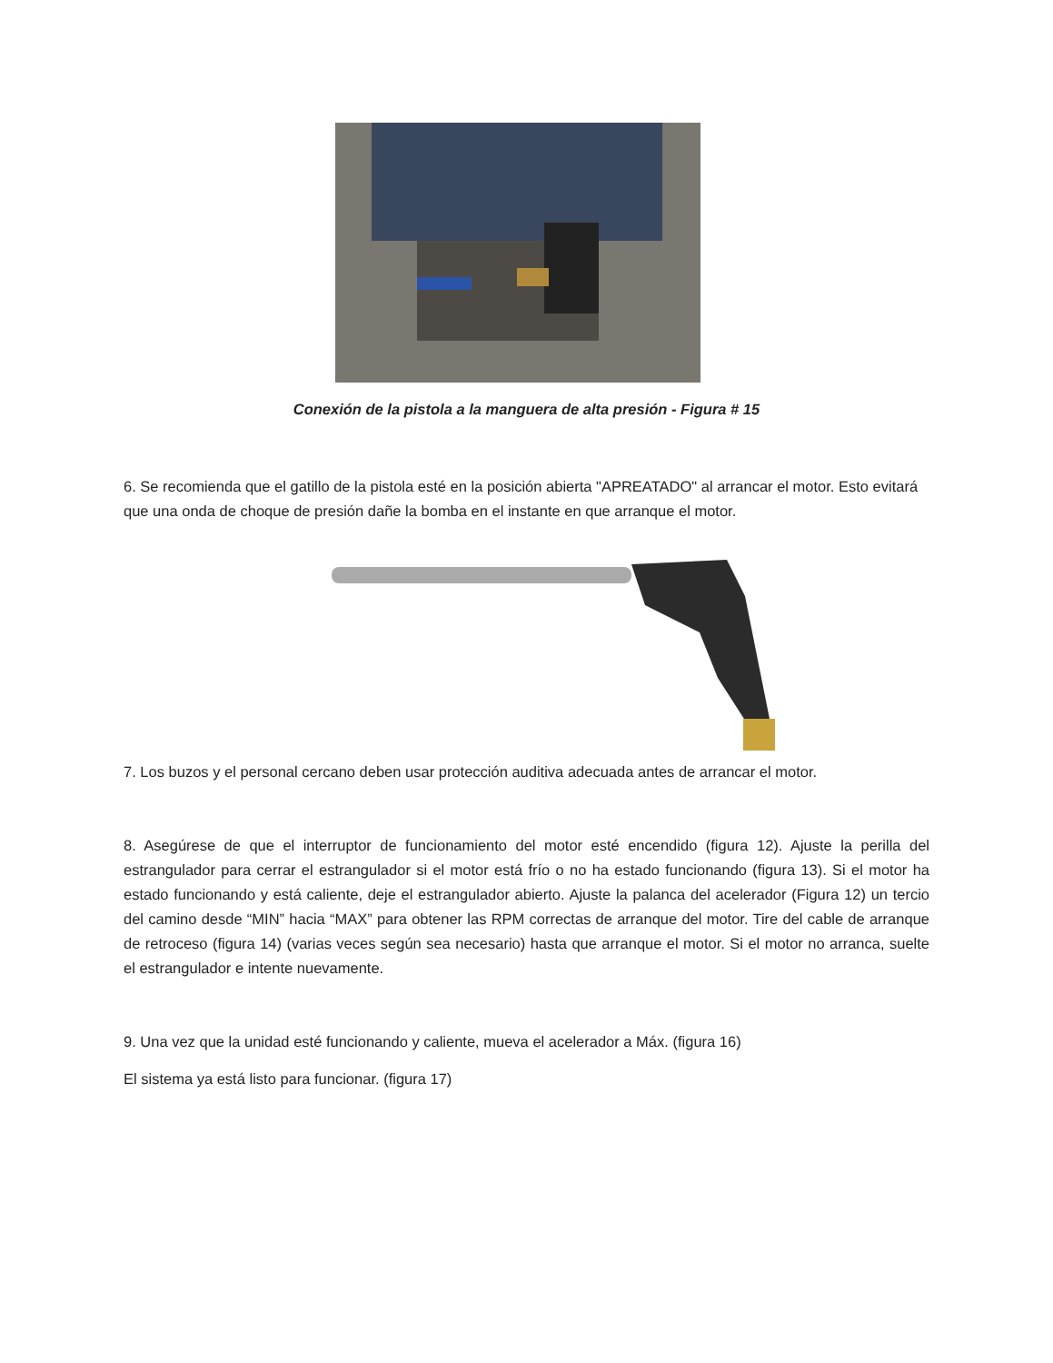Conexión de la pistola a la manguera de alta presión - Figura # 15
6. Se recomienda que el gatillo de la pistola esté en la posición abierta "APREATADO" al arrancar el motor. Esto evitará que una onda de choque de presión dañe la bomba en el instante en que arranque el motor.
7. Los buzos y el personal cercano deben usar protección auditiva adecuada antes de arrancar el motor.
8. Asegúrese de que el interruptor de funcionamiento del motor esté encendido (figura 12). Ajuste la perilla del estrangulador para cerrar el estrangulador si el motor está frío o no ha estado funcionando (figura 13). Si el motor ha estado funcionando y está caliente, deje el estrangulador abierto. Ajuste la palanca del acelerador (Figura 12) un tercio del camino desde “MIN” hacia “MAX” para obtener las RPM correctas de arranque del motor. Tire del cable de arranque de retroceso (figura 14) (varias veces según sea necesario) hasta que arranque el motor. Si el motor no arranca, suelte el estrangulador e intente nuevamente.
9. Una vez que la unidad esté funcionando y caliente, mueva el acelerador a Máx. (figura 16)
El sistema ya está listo para funcionar. (figura 17)